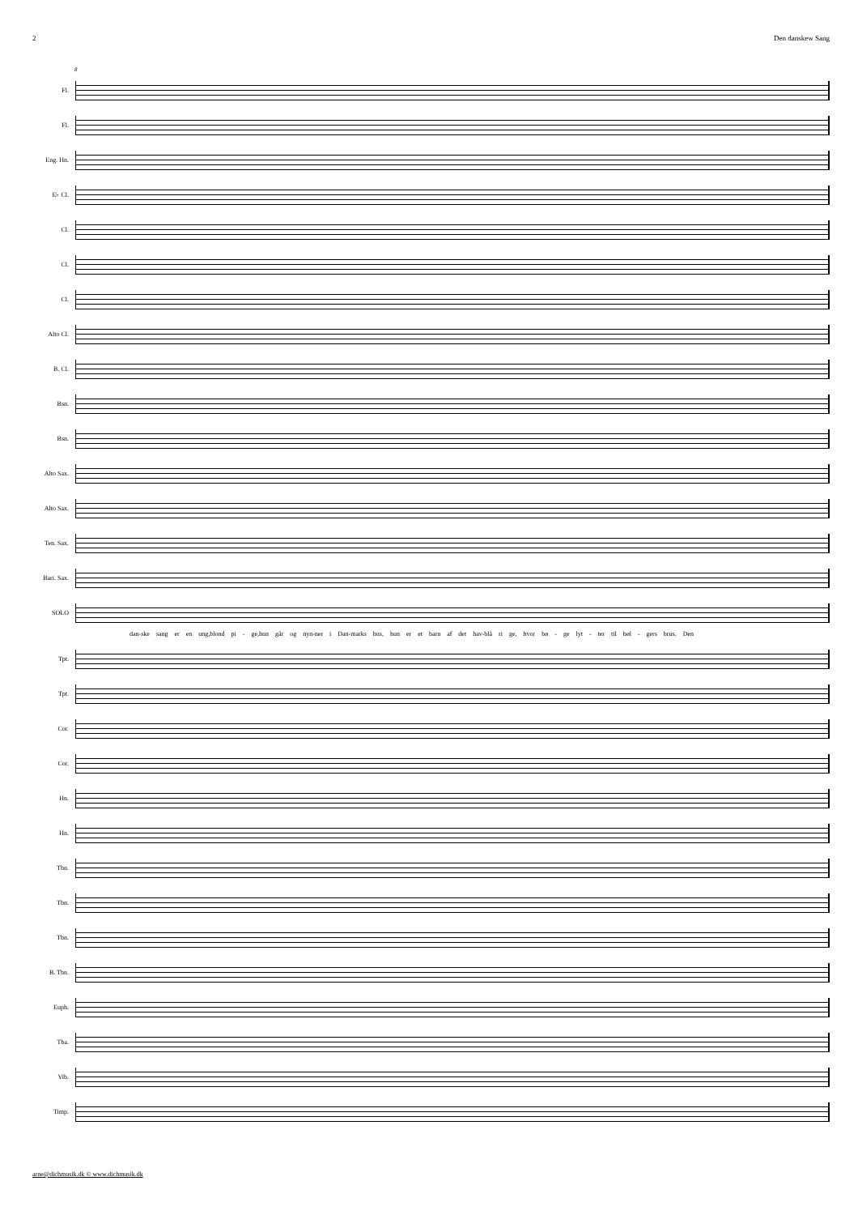2 Den danskew Sang
8
Fl.
Fl.
Eng. Hn.
E♭ Cl.
Cl.
Cl.
Cl.
Alto Cl.
B. Cl.
Bsn.
Bsn.
Alto Sax.
Alto Sax.
Ten. Sax.
Bari. Sax.
SOLO
dan-ske sang er en ung,blond pi - ge,hun går og nyn-ner i Dan-marks hus, hun er et barn af det hav-blå ri ge, hvor bø - ge lyt - ter til bøl - gers brus. Den
Tpt.
Tpt.
Cor.
Cor.
Hn.
Hn.
Tbn.
Tbn.
Tbn.
B. Tbn.
Euph.
Tba.
Vib.
Timp.
arne@dichmusik.dk © www.dichmusik.dk